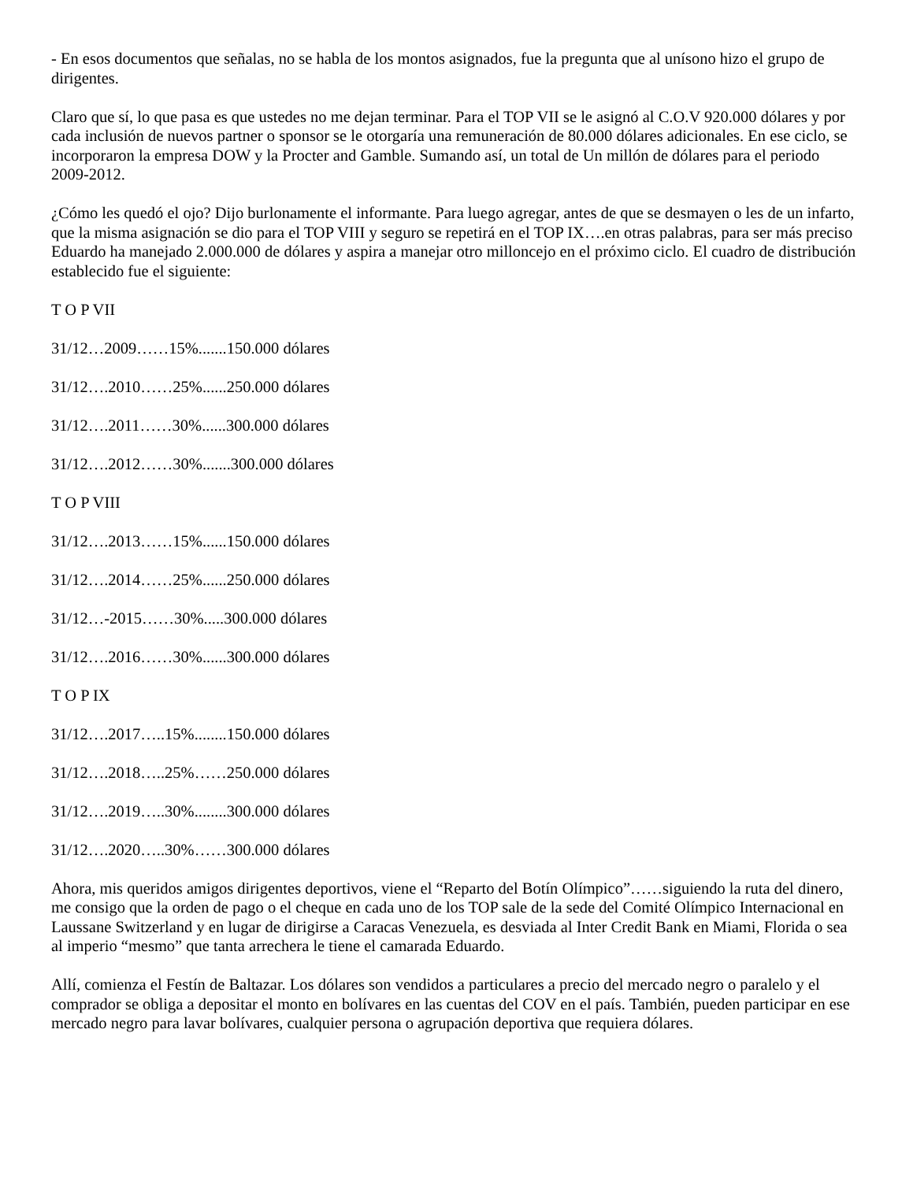- En esos documentos que señalas, no se habla de los montos asignados, fue la pregunta que al unísono hizo el grupo de dirigentes.
Claro que sí, lo que pasa es que ustedes no me dejan terminar. Para el TOP VII se le asignó al C.O.V 920.000 dólares y por cada inclusión de nuevos partner o sponsor se le otorgaría una remuneración de 80.000 dólares adicionales. En ese ciclo, se incorporaron la empresa DOW y la Procter and Gamble. Sumando así, un total de Un millón de dólares para el periodo 2009-2012.
¿Cómo les quedó el ojo? Dijo burlonamente el informante. Para luego agregar, antes de que se desmayen o les de un infarto, que la misma asignación se dio para el TOP VIII y seguro se repetirá en el TOP IX….en otras palabras, para ser más preciso Eduardo ha manejado 2.000.000 de dólares y aspira a manejar otro milloncejo en el próximo ciclo. El cuadro de distribución establecido fue el siguiente:
T O P VII
31/12…2009……15%.......150.000 dólares
31/12….2010……25%......250.000 dólares
31/12….2011……30%......300.000 dólares
31/12….2012……30%.......300.000 dólares
T O P VIII
31/12….2013……15%......150.000 dólares
31/12….2014……25%......250.000 dólares
31/12…-2015……30%.....300.000 dólares
31/12….2016……30%......300.000 dólares
T O P IX
31/12….2017…..15%........150.000 dólares
31/12….2018…..25%……250.000 dólares
31/12….2019…..30%........300.000 dólares
31/12….2020…..30%……300.000 dólares
Ahora, mis queridos amigos dirigentes deportivos, viene el “Reparto del Botín Olímpico”……siguiendo la ruta del dinero, me consigo que la orden de pago o el cheque en cada uno de los TOP sale de la sede del Comité Olímpico Internacional en Laussane Switzerland y en lugar de dirigirse a Caracas Venezuela, es desviada al Inter Credit Bank en Miami, Florida o sea al imperio “mesmo” que tanta arrechera le tiene el camarada Eduardo.
Allí, comienza el Festín de Baltazar. Los dólares son vendidos a particulares a precio del mercado negro o paralelo y el comprador se obliga a depositar el monto en bolívares en las cuentas del COV en el país. También, pueden participar en ese mercado negro para lavar bolívares, cualquier persona o agrupación deportiva que requiera dólares.